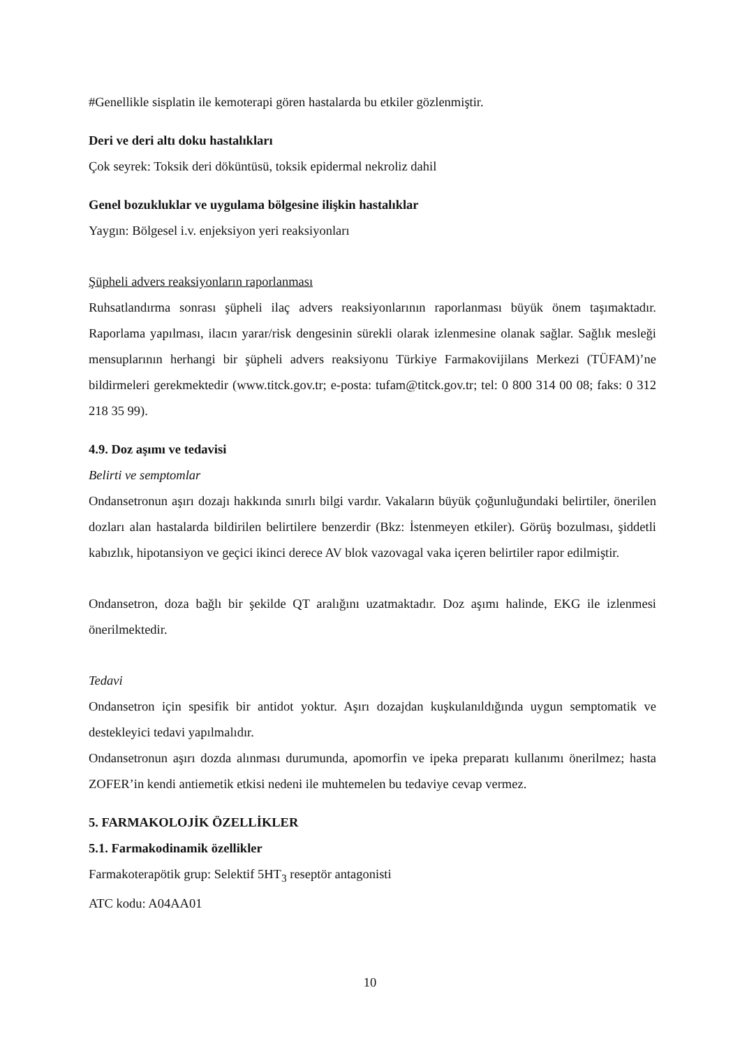#Genellikle sisplatin ile kemoterapi gören hastalarda bu etkiler gözlenmiştir.
Deri ve deri altı doku hastalıkları
Çok seyrek: Toksik deri döküntüsü, toksik epidermal nekroliz dahil
Genel bozukluklar ve uygulama bölgesine ilişkin hastalıklar
Yaygın: Bölgesel i.v. enjeksiyon yeri reaksiyonları
Şüpheli advers reaksiyonların raporlanması
Ruhsatlandırma sonrası şüpheli ilaç advers reaksiyonlarının raporlanması büyük önem taşımaktadır. Raporlama yapılması, ilacın yarar/risk dengesinin sürekli olarak izlenmesine olanak sağlar. Sağlık mesleği mensuplarının herhangi bir şüpheli advers reaksiyonu Türkiye Farmakovijilans Merkezi (TÜFAM)’ne bildirmeleri gerekmektedir (www.titck.gov.tr; e-posta: tufam@titck.gov.tr; tel: 0 800 314 00 08; faks: 0 312 218 35 99).
4.9. Doz aşımı ve tedavisi
Belirti ve semptomlar
Ondansetronun aşırı dozajı hakkında sınırlı bilgi vardır. Vakaların büyük çoğunluğundaki belirtiler, önerilen dozları alan hastalarda bildirilen belirtilere benzerdir (Bkz: İstenmeyen etkiler). Görüş bozulması, şiddetli kabızlık, hipotansiyon ve geçici ikinci derece AV blok vazovagal vaka içeren belirtiler rapor edilmiştir.
Ondansetron, doza bağlı bir şekilde QT aralığını uzatmaktadır. Doz aşımı halinde, EKG ile izlenmesi önerilmektedir.
Tedavi
Ondansetron için spesifik bir antidot yoktur. Aşırı dozajdan kuşkulanıldığında uygun semptomatik ve destekleyici tedavi yapılmalıdır.
Ondansetronun aşırı dozda alınması durumunda, apomorfin ve ipeka preparatı kullanımı önerilmez; hasta ZOFER’in kendi antiemetik etkisi nedeni ile muhtemelen bu tedaviye cevap vermez.
5. FARMAKOLOJİK ÖZELLİKLER
5.1. Farmakodinamik özellikler
Farmakoterapötik grup: Selektif 5HT<sub>3</sub> reseptör antagonisti
ATC kodu: A04AA01
10